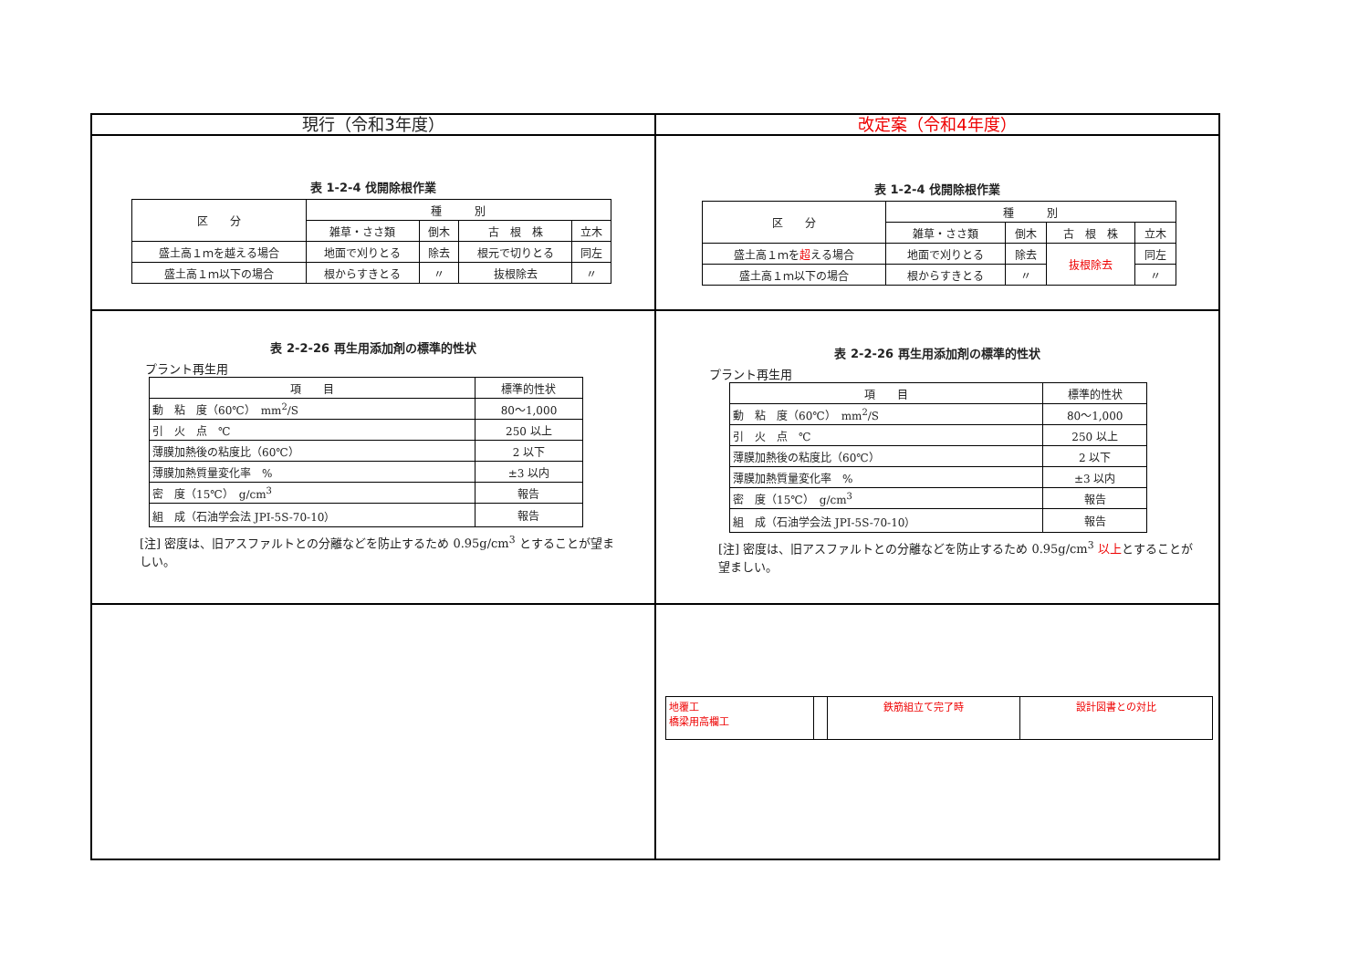| 現行（令和3年度） | 改定案（令和4年度） |
| --- | --- |
| 表 1-2-4 伐開除根作業 / 区 分 / 種 別 / / / / / / 雑草・ささ類 / 倒木 / 古 根 株 / 立木 / / 盛土高１ｍを越える場合 / 地面で刈りとる / 除去 / 根元で切りとる / 同左 / / 盛土高１ｍ以下の場合 / 根からすきとる / 〃 / 抜根除去 / 〃 / | 表 1-2-4 伐開除根作業 / 区 分 / 種 別 / / / / / / 雑草・ささ類 / 倒木 / 古 根 株 / 立木 / / 盛土高１ｍを 超 える場合 / 地面で刈りとる / 除去 / 抜根除去 / 同左 / / 盛土高１ｍ以下の場合 / 根からすきとる / 〃 / / 〃 / |
| 表 2-2-26 再生用添加剤の標準的性状 プラント再生用 / 項 目 / 標準的性状 / / 動 粘 度（60℃） mm<sup>2</sup>/S / 80～1,000 / / 引 火 点 ℃ / 250 以上 / / 薄膜加熱後の粘度比（60℃） / 2 以下 / / 薄膜加熱質量変化率 % / ±3 以内 / / 密 度（15℃） g/cm<sup>3</sup> / 報告 / / 組 成（石油学会法 JPI-5S-70-10） / 報告 / [注] 密度は、旧アスファルトとの分離などを防止するため 0.95g/cm<sup>3</sup> とすることが望ましい。 | 表 2-2-26 再生用添加剤の標準的性状 プラント再生用 / 項 目 / 標準的性状 / / 動 粘 度（60℃） mm<sup>2</sup>/S / 80～1,000 / / 引 火 点 ℃ / 250 以上 / / 薄膜加熱後の粘度比（60℃） / 2 以下 / / 薄膜加熱質量変化率 % / ±3 以内 / / 密 度（15℃） g/cm<sup>3</sup> / 報告 / / 組 成（石油学会法 JPI-5S-70-10） / 報告 / [注] 密度は、旧アスファルトとの分離などを防止するため 0.95g/cm<sup>3</sup> 以上 とすることが望ましい。 |
| | / 地覆工 橋梁用高欄工 / / 鉄筋組立て完了時 / 設計図書との対比 / |